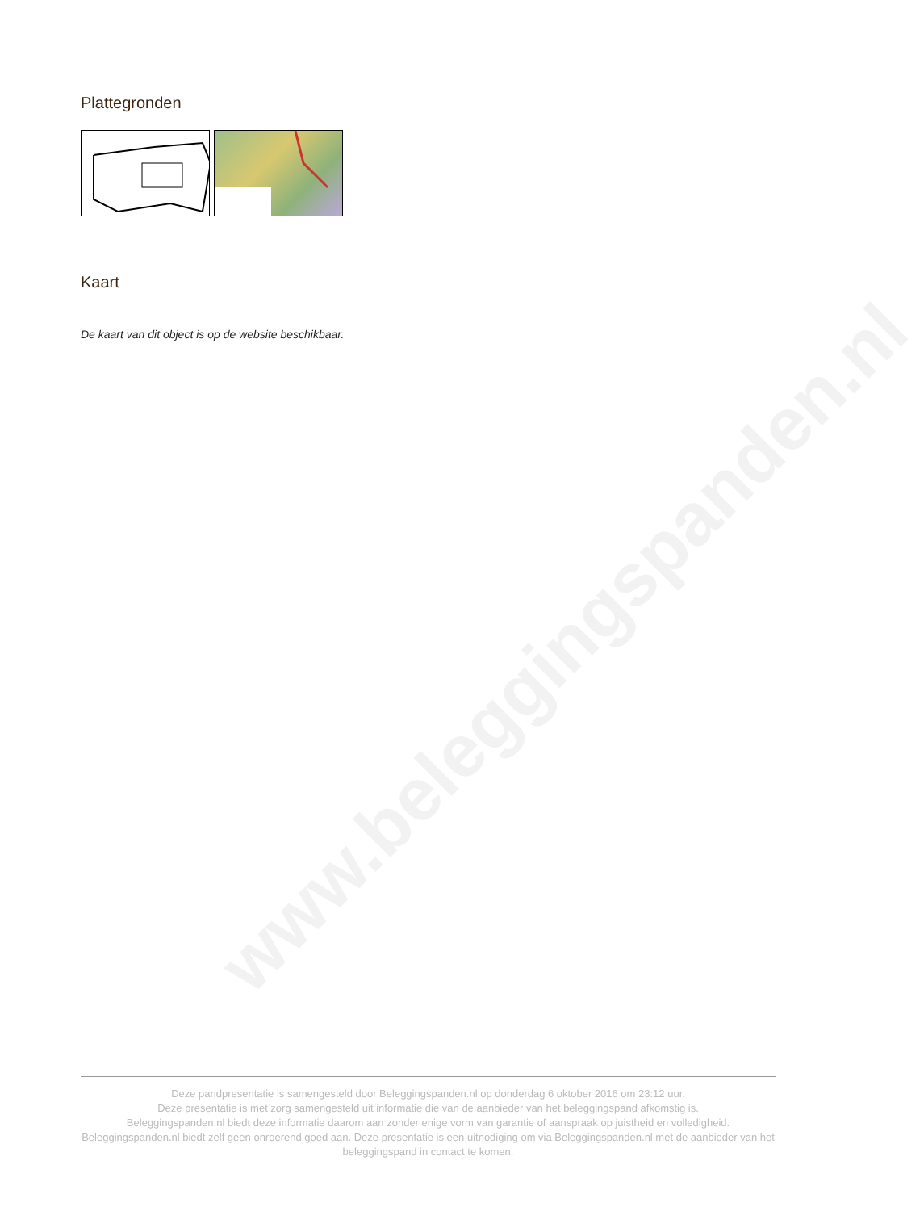www.beleggingspanden.nl
Plattegronden
Kaart
De kaart van dit object is op de website beschikbaar.
Deze pandpresentatie is samengesteld door Beleggingspanden.nl op donderdag 6 oktober 2016 om 23:12 uur.
Deze presentatie is met zorg samengesteld uit informatie die van de aanbieder van het beleggingspand afkomstig is.
Beleggingspanden.nl biedt deze informatie daarom aan zonder enige vorm van garantie of aanspraak op juistheid en volledigheid.
Beleggingspanden.nl biedt zelf geen onroerend goed aan. Deze presentatie is een uitnodiging om via Beleggingspanden.nl met de aanbieder van het beleggingspand in contact te komen.